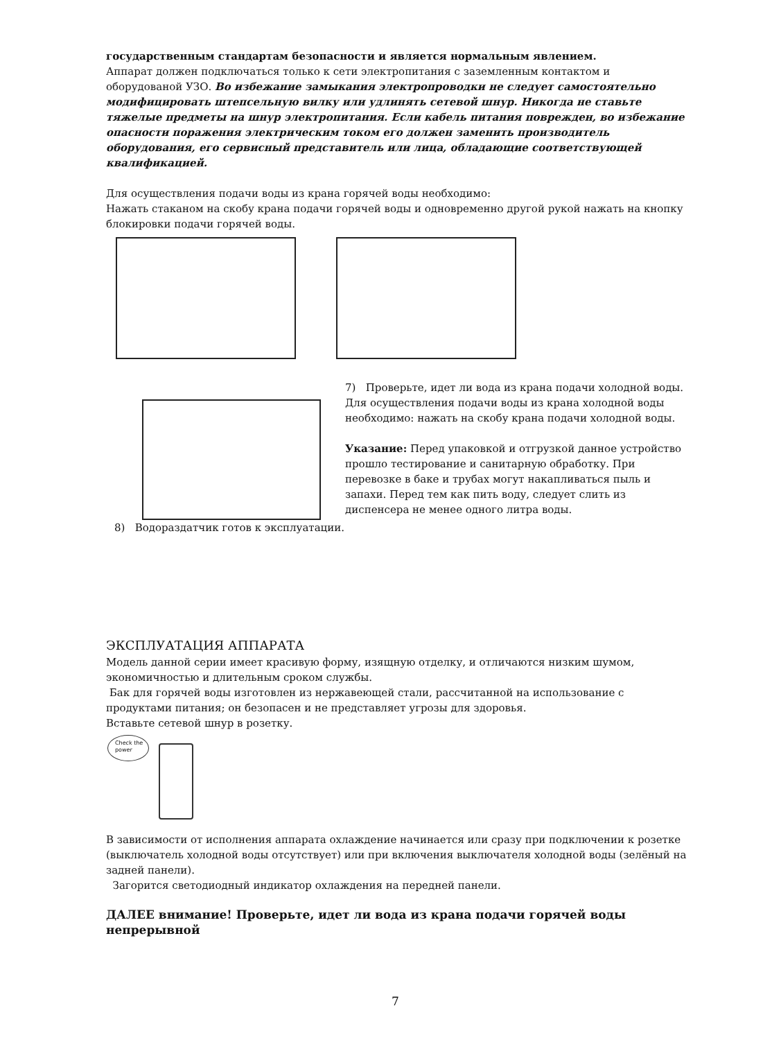государственным стандартам безопасности и является нормальным явлением.
Аппарат должен подключаться только к сети электропитания с заземленным контактом и оборудованой УЗО. Во избежание замыкания электропроводки не следует самостоятельно модифицировать штепсельную вилку или удлинять сетевой шнур. Никогда не ставьте тяжелые предметы на шнур электропитания. Если кабель питания поврежден, во избежание опасности поражения электрическим током его должен заменить производитель оборудования, его сервисный представитель или лица, обладающие соответствующей квалификацией.
Для осуществления подачи воды из крана горячей воды необходимо:
Нажать стаканом на скобу крана подачи горячей воды и одновременно другой рукой нажать на кнопку блокировки подачи горячей воды.
7) Проверьте, идет ли вода из крана подачи холодной воды. Для осуществления подачи воды из крана холодной воды необходимо: нажать на скобу крана подачи холодной воды.
Указание: Перед упаковкой и отгрузкой данное устройство прошло тестирование и санитарную обработку. При перевозке в баке и трубах могут накапливаться пыль и запахи. Перед тем как пить воду, следует слить из диспенсера не менее одного литра воды.
8) Водораздатчик готов к эксплуатации.
ЭКСПЛУАТАЦИЯ АППАРАТА
Модель данной серии имеет красивую форму, изящную отделку, и отличаются низким шумом, экономичностью и длительным сроком службы.
Бак для горячей воды изготовлен из нержавеющей стали, рассчитанной на использование с продуктами питания; он безопасен и не представляет угрозы для здоровья.
Вставьте сетевой шнур в розетку.
Check the power
В зависимости от исполнения аппарата охлаждение начинается или сразу при подключении к розетке (выключатель холодной воды отсутствует) или при включения выключателя холодной воды (зелёный на задней панели).
Загорится светодиодный индикатор охлаждения на передней панели.
ДАЛЕЕ внимание! Проверьте, идет ли вода из крана подачи горячей воды непрерывной
7